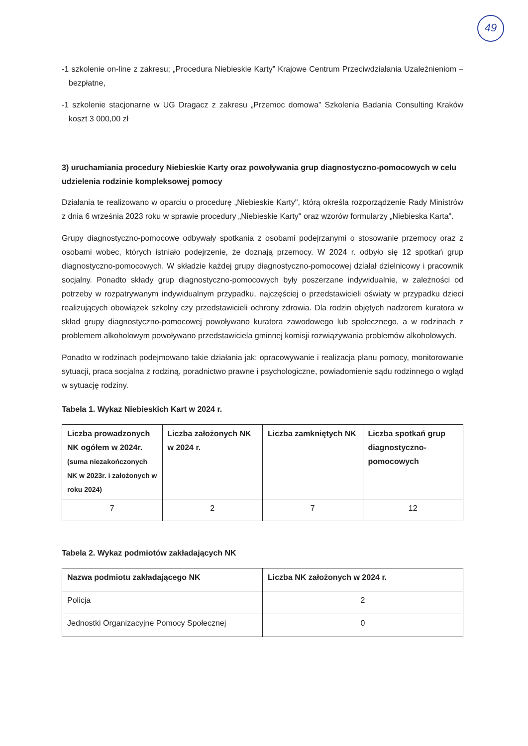49
-1 szkolenie on-line z zakresu; „Procedura Niebieskie Karty” Krajowe Centrum Przeciwdziałania Uzależnieniom – bezpłatne,
-1 szkolenie stacjonarne w UG Dragacz z zakresu „Przemoc domowa” Szkolenia Badania Consulting Kraków koszt 3 000,00 zł
3) uruchamiania procedury Niebieskie Karty oraz powoływania grup diagnostyczno-pomocowych w celu udzielenia rodzinie kompleksowej pomocy
Działania te realizowano w oparciu o procedurę „Niebieskie Karty", którą określa rozporządzenie Rady Ministrów z dnia 6 września 2023 roku w sprawie procedury „Niebieskie Karty" oraz wzorów formularzy „Niebieska Karta".
Grupy diagnostyczno-pomocowe odbywały spotkania z osobami podejrzanymi o stosowanie przemocy oraz z osobami wobec, których istniało podejrzenie, że doznają przemocy. W 2024 r. odbyło się 12 spotkań grup diagnostyczno-pomocowych. W składzie każdej grupy diagnostyczno-pomocowej działał dzielnicowy i pracownik socjalny. Ponadto składy grup diagnostyczno-pomocowych były poszerzane indywidualnie, w zależności od potrzeby w rozpatrywanym indywidualnym przypadku, najczęściej o przedstawicieli oświaty w przypadku dzieci realizujących obowiązek szkolny czy przedstawicieli ochrony zdrowia. Dla rodzin objętych nadzorem kuratora w skład grupy diagnostyczno-pomocowej powoływano kuratora zawodowego lub społecznego, a w rodzinach z problemem alkoholowym powoływano przedstawiciela gminnej komisji rozwiązywania problemów alkoholowych.
Ponadto w rodzinach podejmowano takie działania jak: opracowywanie i realizacja planu pomocy, monitorowanie sytuacji, praca socjalna z rodziną, poradnictwo prawne i psychologiczne, powiadomienie sądu rodzinnego o wgląd w sytuację rodziny.
Tabela 1. Wykaz Niebieskich Kart w 2024 r.
| Liczba prowadzonych NK ogółem w 2024r. (suma niezakończonych NK w 2023r. i założonych w roku 2024) | Liczba założonych NK w 2024 r. | Liczba zamkniętych NK | Liczba spotkań grup diagnostyczno-pomocowych |
| --- | --- | --- | --- |
| 7 | 2 | 7 | 12 |
Tabela 2. Wykaz podmiotów zakładających NK
| Nazwa podmiotu zakładającego NK | Liczba NK założonych w 2024 r. |
| --- | --- |
| Policja | 2 |
| Jednostki Organizacyjne Pomocy Społecznej | 0 |